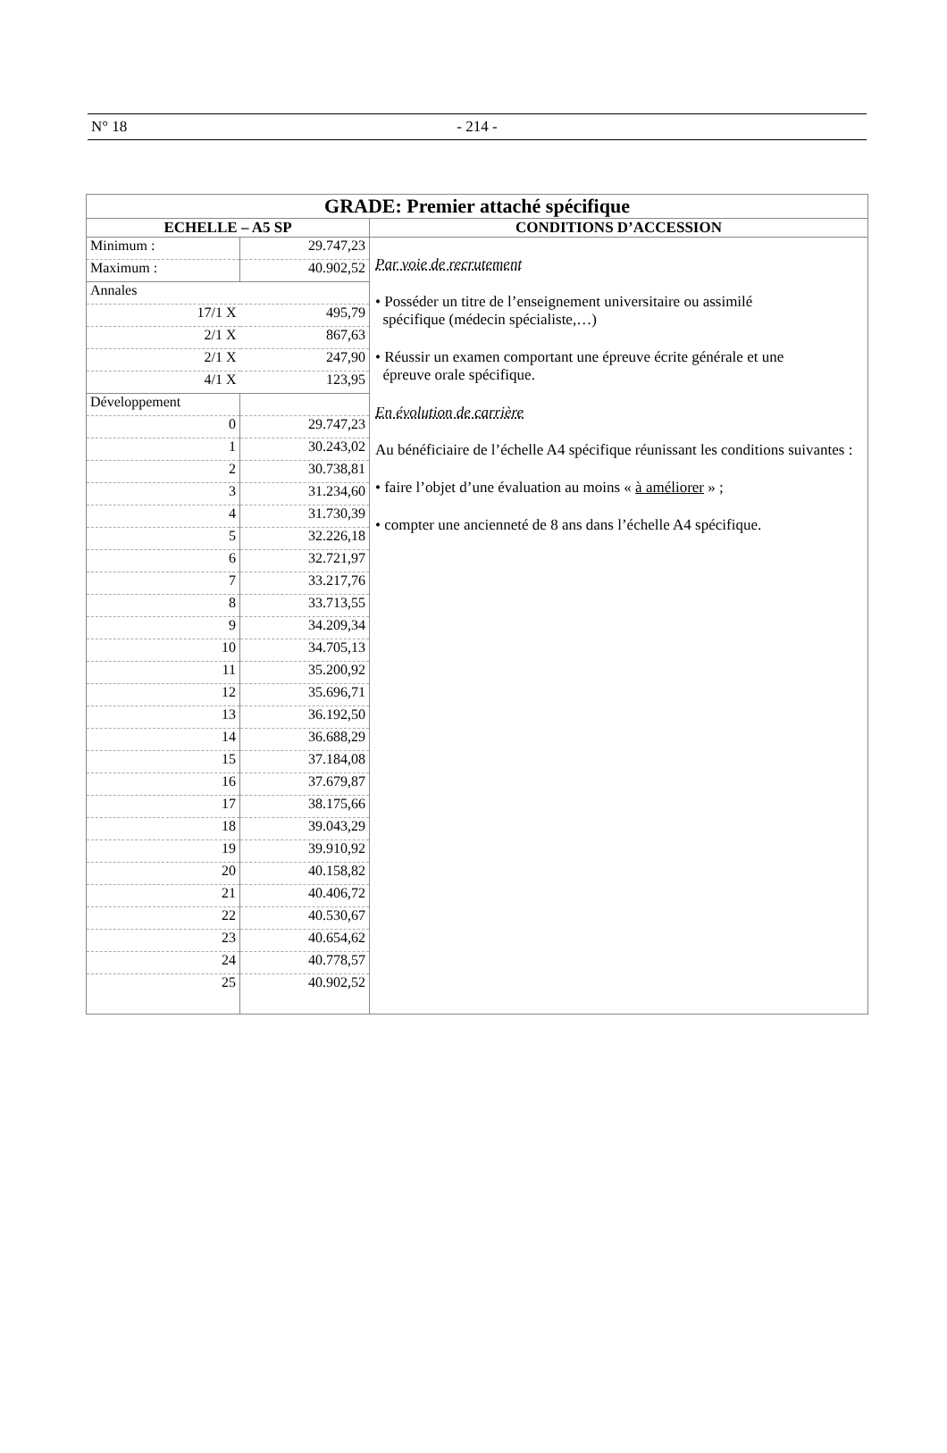N° 18
- 214 -
| GRADE: Premier attaché spécifique | |
| ECHELLE – A5 SP | CONDITIONS D’ACCESSION |
| / Minimum : / 29.747,23 / / Maximum : / 40.902,52 / / Annales / / / 17/1 X / 495,79 / / 2/1 X / 867,63 / / 2/1 X / 247,90 / / 4/1 X / 123,95 / / Développement / / / 0 / 29.747,23 / / 1 / 30.243,02 / / 2 / 30.738,81 / / 3 / 31.234,60 / / 4 / 31.730,39 / / 5 / 32.226,18 / / 6 / 32.721,97 / / 7 / 33.217,76 / / 8 / 33.713,55 / / 9 / 34.209,34 / / 10 / 34.705,13 / / 11 / 35.200,92 / / 12 / 35.696,71 / / 13 / 36.192,50 / / 14 / 36.688,29 / / 15 / 37.184,08 / / 16 / 37.679,87 / / 17 / 38.175,66 / / 18 / 39.043,29 / / 19 / 39.910,92 / / 20 / 40.158,82 / / 21 / 40.406,72 / / 22 / 40.530,67 / / 23 / 40.654,62 / / 24 / 40.778,57 / / 25 / 40.902,52 / | Par voie de recrutement • Posséder un titre de l’enseignement universitaire ou assimilé spécifique (médecin spécialiste,…) • Réussir un examen comportant une épreuve écrite générale et une épreuve orale spécifique. En évolution de carrière Au bénéficiaire de l’échelle A4 spécifique réunissant les conditions suivantes : • faire l’objet d’une évaluation au moins « à améliorer » ; • compter une ancienneté de 8 ans dans l’échelle A4 spécifique. |